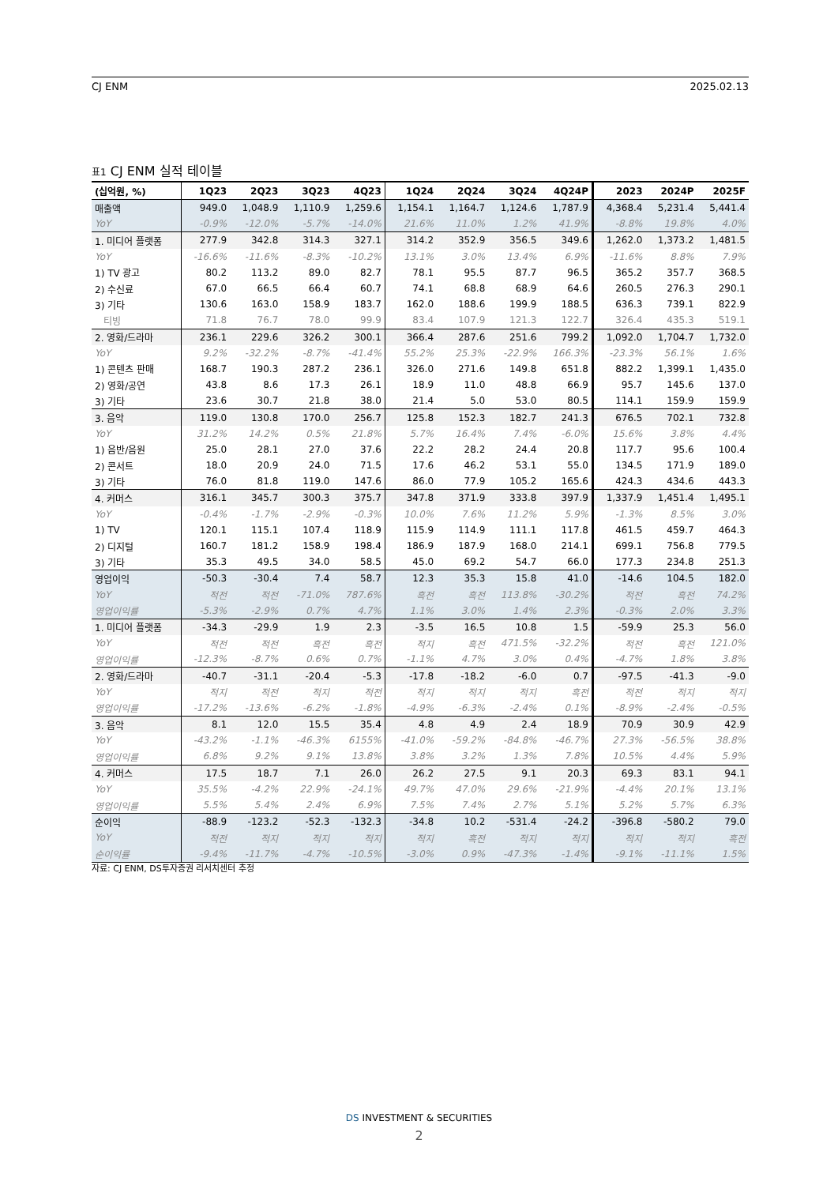CJ ENM 2025.02.13
표1 CJ ENM 실적 테이블
| (십억원, %) | 1Q23 | 2Q23 | 3Q23 | 4Q23 | 1Q24 | 2Q24 | 3Q24 | 4Q24P | 2023 | 2024P | 2025F |
| --- | --- | --- | --- | --- | --- | --- | --- | --- | --- | --- | --- |
| 매출액 | 949.0 | 1,048.9 | 1,110.9 | 1,259.6 | 1,154.1 | 1,164.7 | 1,124.6 | 1,787.9 | 4,368.4 | 5,231.4 | 5,441.4 |
| YoY | -0.9% | -12.0% | -5.7% | -14.0% | 21.6% | 11.0% | 1.2% | 41.9% | -8.8% | 19.8% | 4.0% |
| 1. 미디어 플랫폼 | 277.9 | 342.8 | 314.3 | 327.1 | 314.2 | 352.9 | 356.5 | 349.6 | 1,262.0 | 1,373.2 | 1,481.5 |
| YoY | -16.6% | -11.6% | -8.3% | -10.2% | 13.1% | 3.0% | 13.4% | 6.9% | -11.6% | 8.8% | 7.9% |
| 1) TV 광고 | 80.2 | 113.2 | 89.0 | 82.7 | 78.1 | 95.5 | 87.7 | 96.5 | 365.2 | 357.7 | 368.5 |
| 2) 수신료 | 67.0 | 66.5 | 66.4 | 60.7 | 74.1 | 68.8 | 68.9 | 64.6 | 260.5 | 276.3 | 290.1 |
| 3) 기타 | 130.6 | 163.0 | 158.9 | 183.7 | 162.0 | 188.6 | 199.9 | 188.5 | 636.3 | 739.1 | 822.9 |
| 티빙 | 71.8 | 76.7 | 78.0 | 99.9 | 83.4 | 107.9 | 121.3 | 122.7 | 326.4 | 435.3 | 519.1 |
| 2. 영화/드라마 | 236.1 | 229.6 | 326.2 | 300.1 | 366.4 | 287.6 | 251.6 | 799.2 | 1,092.0 | 1,704.7 | 1,732.0 |
| YoY | 9.2% | -32.2% | -8.7% | -41.4% | 55.2% | 25.3% | -22.9% | 166.3% | -23.3% | 56.1% | 1.6% |
| 1) 콘텐츠 판매 | 168.7 | 190.3 | 287.2 | 236.1 | 326.0 | 271.6 | 149.8 | 651.8 | 882.2 | 1,399.1 | 1,435.0 |
| 2) 영화/공연 | 43.8 | 8.6 | 17.3 | 26.1 | 18.9 | 11.0 | 48.8 | 66.9 | 95.7 | 145.6 | 137.0 |
| 3) 기타 | 23.6 | 30.7 | 21.8 | 38.0 | 21.4 | 5.0 | 53.0 | 80.5 | 114.1 | 159.9 | 159.9 |
| 3. 음악 | 119.0 | 130.8 | 170.0 | 256.7 | 125.8 | 152.3 | 182.7 | 241.3 | 676.5 | 702.1 | 732.8 |
| YoY | 31.2% | 14.2% | 0.5% | 21.8% | 5.7% | 16.4% | 7.4% | -6.0% | 15.6% | 3.8% | 4.4% |
| 1) 음반/음원 | 25.0 | 28.1 | 27.0 | 37.6 | 22.2 | 28.2 | 24.4 | 20.8 | 117.7 | 95.6 | 100.4 |
| 2) 콘서트 | 18.0 | 20.9 | 24.0 | 71.5 | 17.6 | 46.2 | 53.1 | 55.0 | 134.5 | 171.9 | 189.0 |
| 3) 기타 | 76.0 | 81.8 | 119.0 | 147.6 | 86.0 | 77.9 | 105.2 | 165.6 | 424.3 | 434.6 | 443.3 |
| 4. 커머스 | 316.1 | 345.7 | 300.3 | 375.7 | 347.8 | 371.9 | 333.8 | 397.9 | 1,337.9 | 1,451.4 | 1,495.1 |
| YoY | -0.4% | -1.7% | -2.9% | -0.3% | 10.0% | 7.6% | 11.2% | 5.9% | -1.3% | 8.5% | 3.0% |
| 1) TV | 120.1 | 115.1 | 107.4 | 118.9 | 115.9 | 114.9 | 111.1 | 117.8 | 461.5 | 459.7 | 464.3 |
| 2) 디지털 | 160.7 | 181.2 | 158.9 | 198.4 | 186.9 | 187.9 | 168.0 | 214.1 | 699.1 | 756.8 | 779.5 |
| 3) 기타 | 35.3 | 49.5 | 34.0 | 58.5 | 45.0 | 69.2 | 54.7 | 66.0 | 177.3 | 234.8 | 251.3 |
| 영업이익 | -50.3 | -30.4 | 7.4 | 58.7 | 12.3 | 35.3 | 15.8 | 41.0 | -14.6 | 104.5 | 182.0 |
| YoY | 적전 | 적전 | -71.0% | 787.6% | 흑전 | 흑전 | 113.8% | -30.2% | 적전 | 흑전 | 74.2% |
| 영업이익률 | -5.3% | -2.9% | 0.7% | 4.7% | 1.1% | 3.0% | 1.4% | 2.3% | -0.3% | 2.0% | 3.3% |
| 1. 미디어 플랫폼 | -34.3 | -29.9 | 1.9 | 2.3 | -3.5 | 16.5 | 10.8 | 1.5 | -59.9 | 25.3 | 56.0 |
| YoY | 적전 | 적전 | 흑전 | 흑전 | 적지 | 흑전 | 471.5% | -32.2% | 적전 | 흑전 | 121.0% |
| 영업이익률 | -12.3% | -8.7% | 0.6% | 0.7% | -1.1% | 4.7% | 3.0% | 0.4% | -4.7% | 1.8% | 3.8% |
| 2. 영화/드라마 | -40.7 | -31.1 | -20.4 | -5.3 | -17.8 | -18.2 | -6.0 | 0.7 | -97.5 | -41.3 | -9.0 |
| YoY | 적지 | 적전 | 적지 | 적전 | 적지 | 적지 | 적지 | 흑전 | 적전 | 적지 | 적지 |
| 영업이익률 | -17.2% | -13.6% | -6.2% | -1.8% | -4.9% | -6.3% | -2.4% | 0.1% | -8.9% | -2.4% | -0.5% |
| 3. 음악 | 8.1 | 12.0 | 15.5 | 35.4 | 4.8 | 4.9 | 2.4 | 18.9 | 70.9 | 30.9 | 42.9 |
| YoY | -43.2% | -1.1% | -46.3% | 6155% | -41.0% | -59.2% | -84.8% | -46.7% | 27.3% | -56.5% | 38.8% |
| 영업이익률 | 6.8% | 9.2% | 9.1% | 13.8% | 3.8% | 3.2% | 1.3% | 7.8% | 10.5% | 4.4% | 5.9% |
| 4. 커머스 | 17.5 | 18.7 | 7.1 | 26.0 | 26.2 | 27.5 | 9.1 | 20.3 | 69.3 | 83.1 | 94.1 |
| YoY | 35.5% | -4.2% | 22.9% | -24.1% | 49.7% | 47.0% | 29.6% | -21.9% | -4.4% | 20.1% | 13.1% |
| 영업이익률 | 5.5% | 5.4% | 2.4% | 6.9% | 7.5% | 7.4% | 2.7% | 5.1% | 5.2% | 5.7% | 6.3% |
| 순이익 | -88.9 | -123.2 | -52.3 | -132.3 | -34.8 | 10.2 | -531.4 | -24.2 | -396.8 | -580.2 | 79.0 |
| YoY | 적전 | 적지 | 적지 | 적지 | 적지 | 흑전 | 적지 | 적지 | 적지 | 적지 | 흑전 |
| 순이익률 | -9.4% | -11.7% | -4.7% | -10.5% | -3.0% | 0.9% | -47.3% | -1.4% | -9.1% | -11.1% | 1.5% |
자료: CJ ENM, DS투자증권 리서치센터 추정
DS INVESTMENT & SECURITIES
2